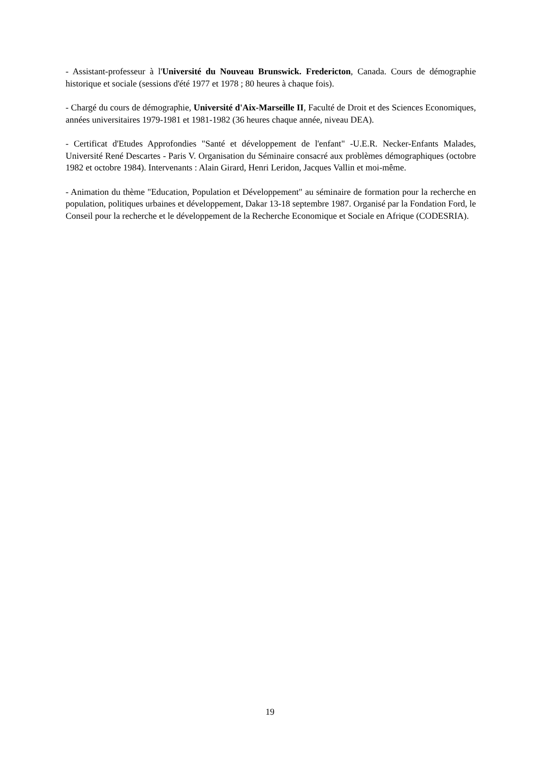- Assistant-professeur à l'Université du Nouveau Brunswick. Fredericton, Canada. Cours de démographie historique et sociale (sessions d'été 1977 et 1978 ; 80 heures à chaque fois).
- Chargé du cours de démographie, Université d'Aix-Marseille II, Faculté de Droit et des Sciences Economiques, années universitaires 1979-1981 et 1981-1982 (36 heures chaque année, niveau DEA).
- Certificat d'Etudes Approfondies "Santé et développement de l'enfant" -U.E.R. Necker-Enfants Malades, Université René Descartes - Paris V. Organisation du Séminaire consacré aux problèmes démographiques (octobre 1982 et octobre 1984). Intervenants : Alain Girard, Henri Leridon, Jacques Vallin et moi-même.
- Animation du thème "Education, Population et Développement" au séminaire de formation pour la recherche en population, politiques urbaines et développement, Dakar 13-18 septembre 1987. Organisé par la Fondation Ford, le Conseil pour la recherche et le développement de la Recherche Economique et Sociale en Afrique (CODESRIA).
19